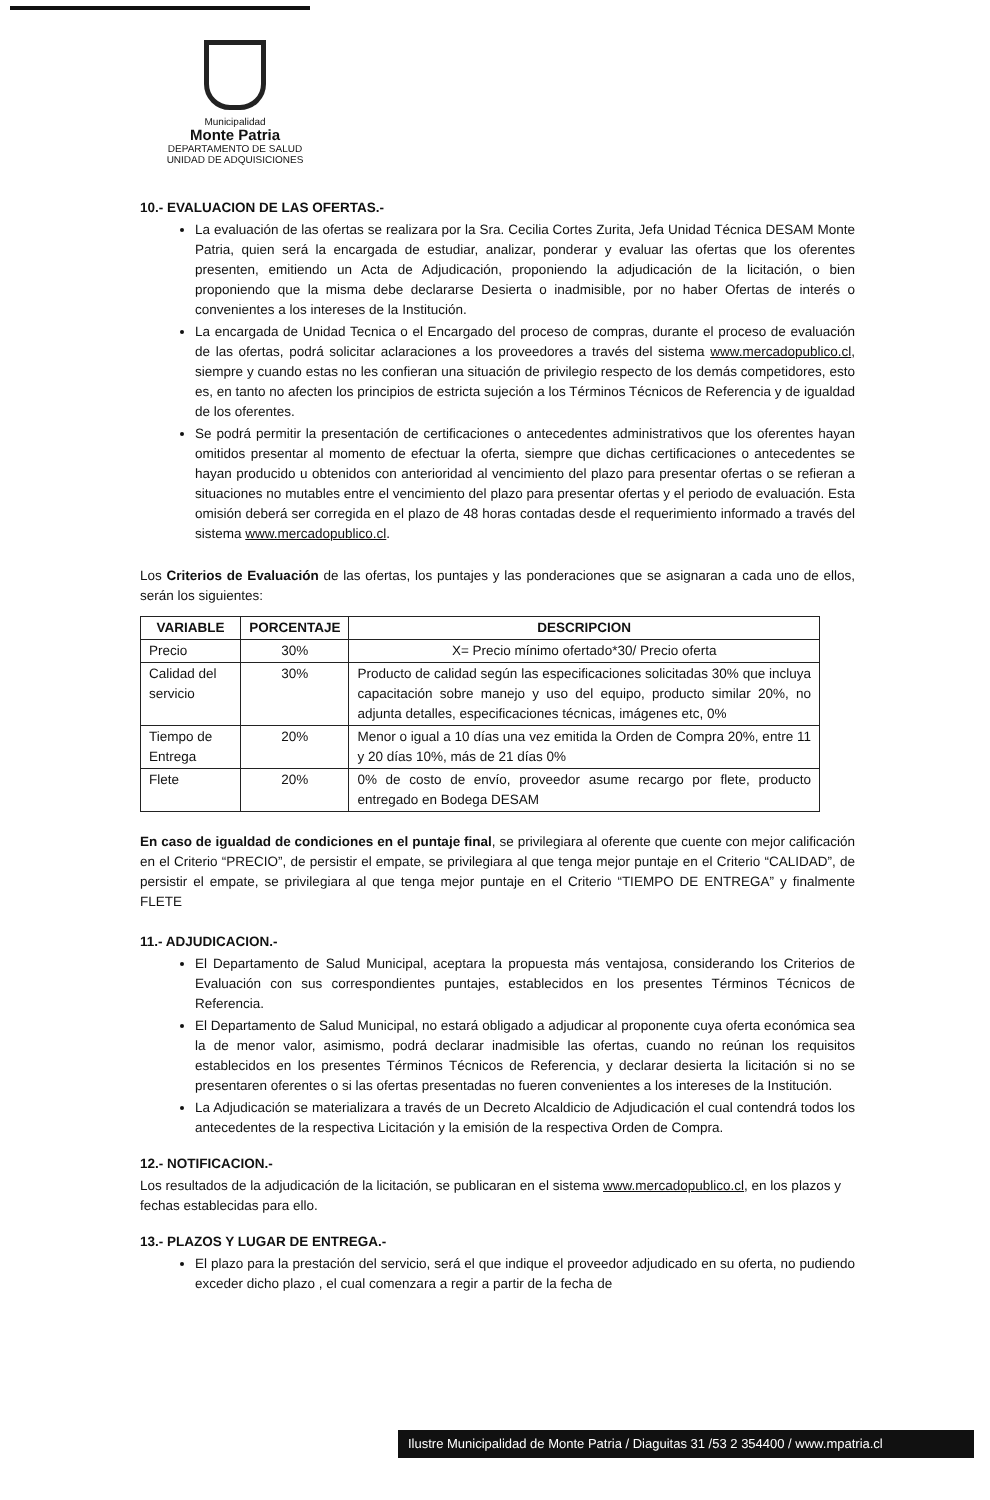Municipalidad
Monte Patria
DEPARTAMENTO DE SALUD
UNIDAD DE ADQUISICIONES
10.- EVALUACION DE LAS OFERTAS.-
La evaluación de las ofertas se realizara por la Sra. Cecilia Cortes Zurita, Jefa Unidad Técnica DESAM Monte Patria, quien será la encargada de estudiar, analizar, ponderar y evaluar las ofertas que los oferentes presenten, emitiendo un Acta de Adjudicación, proponiendo la adjudicación de la licitación, o bien proponiendo que la misma debe declararse Desierta o inadmisible, por no haber Ofertas de interés o convenientes a los intereses de la Institución.
La encargada de Unidad Tecnica o el Encargado del proceso de compras, durante el proceso de evaluación de las ofertas, podrá solicitar aclaraciones a los proveedores a través del sistema www.mercadopublico.cl, siempre y cuando estas no les confieran una situación de privilegio respecto de los demás competidores, esto es, en tanto no afecten los principios de estricta sujeción a los Términos Técnicos de Referencia y de igualdad de los oferentes.
Se podrá permitir la presentación de certificaciones o antecedentes administrativos que los oferentes hayan omitidos presentar al momento de efectuar la oferta, siempre que dichas certificaciones o antecedentes se hayan producido u obtenidos con anterioridad al vencimiento del plazo para presentar ofertas o se refieran a situaciones no mutables entre el vencimiento del plazo para presentar ofertas y el periodo de evaluación. Esta omisión deberá ser corregida en el plazo de 48 horas contadas desde el requerimiento informado a través del sistema www.mercadopublico.cl.
Los Criterios de Evaluación de las ofertas, los puntajes y las ponderaciones que se asignaran a cada uno de ellos, serán los siguientes:
| VARIABLE | PORCENTAJE | DESCRIPCION |
| --- | --- | --- |
| Precio | 30% | X= Precio mínimo ofertado*30/ Precio oferta |
| Calidad del servicio | 30% | Producto de calidad según las especificaciones solicitadas 30% que incluya capacitación sobre manejo y uso del equipo, producto similar 20%, no adjunta detalles, especificaciones técnicas, imágenes etc, 0% |
| Tiempo de Entrega | 20% | Menor o igual a 10 días una vez emitida la Orden de Compra 20%, entre 11 y 20 días 10%, más de 21 días 0% |
| Flete | 20% | 0% de costo de envío, proveedor asume recargo por flete, producto entregado en Bodega DESAM |
En caso de igualdad de condiciones en el puntaje final, se privilegiara al oferente que cuente con mejor calificación en el Criterio “PRECIO”, de persistir el empate, se privilegiara al que tenga mejor puntaje en el Criterio “CALIDAD”, de persistir el empate, se privilegiara al que tenga mejor puntaje en el Criterio “TIEMPO DE ENTREGA” y finalmente FLETE
11.- ADJUDICACION.-
El Departamento de Salud Municipal, aceptara la propuesta más ventajosa, considerando los Criterios de Evaluación con sus correspondientes puntajes, establecidos en los presentes Términos Técnicos de Referencia.
El Departamento de Salud Municipal, no estará obligado a adjudicar al proponente cuya oferta económica sea la de menor valor, asimismo, podrá declarar inadmisible las ofertas, cuando no reúnan los requisitos establecidos en los presentes Términos Técnicos de Referencia, y declarar desierta la licitación si no se presentaren oferentes o si las ofertas presentadas no fueren convenientes a los intereses de la Institución.
La Adjudicación se materializara a través de un Decreto Alcaldicio de Adjudicación el cual contendrá todos los antecedentes de la respectiva Licitación y la emisión de la respectiva Orden de Compra.
12.- NOTIFICACION.-
Los resultados de la adjudicación de la licitación, se publicaran en el sistema www.mercadopublico.cl, en los plazos y fechas establecidas para ello.
13.- PLAZOS Y LUGAR DE ENTREGA.-
El plazo para la prestación del servicio, será el que indique el proveedor adjudicado en su oferta, no pudiendo exceder dicho plazo , el cual comenzara a regir a partir de la fecha de
Ilustre Municipalidad de Monte Patria / Diaguitas 31 /53 2 354400 / www.mpatria.cl